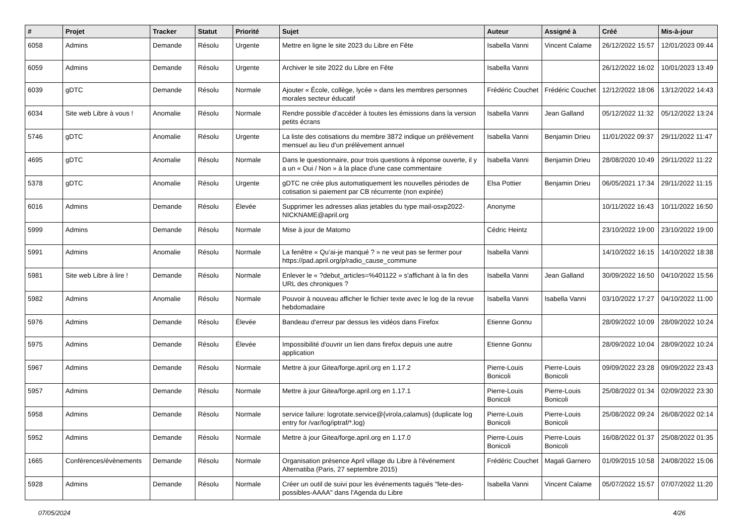| # | Projet | Tracker | Statut | Priorité | Sujet | Auteur | Assigné à | Créé | Mis-à-jour |
| --- | --- | --- | --- | --- | --- | --- | --- | --- | --- |
| 6058 | Admins | Demande | Résolu | Urgente | Mettre en ligne le site 2023 du Libre en Fête | Isabella Vanni | Vincent Calame | 26/12/2022 15:57 | 12/01/2023 09:44 |
| 6059 | Admins | Demande | Résolu | Urgente | Archiver le site 2022 du Libre en Fête | Isabella Vanni | | 26/12/2022 16:02 | 10/01/2023 13:49 |
| 6039 | gDTC | Demande | Résolu | Normale | Ajouter « École, collège, lycée » dans les membres personnes morales secteur éducatif | Frédéric Couchet | Frédéric Couchet | 12/12/2022 18:06 | 13/12/2022 14:43 |
| 6034 | Site web Libre à vous ! | Anomalie | Résolu | Normale | Rendre possible d'accéder à toutes les émissions dans la version petits écrans | Isabella Vanni | Jean Galland | 05/12/2022 11:32 | 05/12/2022 13:24 |
| 5746 | gDTC | Anomalie | Résolu | Urgente | La liste des cotisations du membre 3872 indique un prélèvement mensuel au lieu d'un prélèvement annuel | Isabella Vanni | Benjamin Drieu | 11/01/2022 09:37 | 29/11/2022 11:47 |
| 4695 | gDTC | Anomalie | Résolu | Normale | Dans le questionnaire, pour trois questions à réponse ouverte, il y a un « Oui / Non » à la place d'une case commentaire | Isabella Vanni | Benjamin Drieu | 28/08/2020 10:49 | 29/11/2022 11:22 |
| 5378 | gDTC | Anomalie | Résolu | Urgente | gDTC ne crée plus automatiquement les nouvelles périodes de cotisation si paiement par CB récurrente (non expirée) | Elsa Pottier | Benjamin Drieu | 06/05/2021 17:34 | 29/11/2022 11:15 |
| 6016 | Admins | Demande | Résolu | Élevée | Supprimer les adresses alias jetables du type mail-osxp2022-NICKNAME@april.org | Anonyme | | 10/11/2022 16:43 | 10/11/2022 16:50 |
| 5999 | Admins | Demande | Résolu | Normale | Mise à jour de Matomo | Cédric Heintz | | 23/10/2022 19:00 | 23/10/2022 19:00 |
| 5991 | Admins | Anomalie | Résolu | Normale | La fenêtre « Qu’ai-je manqué ? » ne veut pas se fermer pour https://pad.april.org/p/radio_cause_commune | Isabella Vanni | | 14/10/2022 16:15 | 14/10/2022 18:38 |
| 5981 | Site web Libre à lire ! | Demande | Résolu | Normale | Enlever le « ?debut_articles=%401122 » s'affichant à la fin des URL des chroniques ? | Isabella Vanni | Jean Galland | 30/09/2022 16:50 | 04/10/2022 15:56 |
| 5982 | Admins | Anomalie | Résolu | Normale | Pouvoir à nouveau afficher le fichier texte avec le log de la revue hebdomadaire | Isabella Vanni | Isabella Vanni | 03/10/2022 17:27 | 04/10/2022 11:00 |
| 5976 | Admins | Demande | Résolu | Élevée | Bandeau d'erreur par dessus les vidéos dans Firefox | Etienne Gonnu | | 28/09/2022 10:09 | 28/09/2022 10:24 |
| 5975 | Admins | Demande | Résolu | Élevée | Impossibilité d'ouvrir un lien dans firefox depuis une autre application | Etienne Gonnu | | 28/09/2022 10:04 | 28/09/2022 10:24 |
| 5967 | Admins | Demande | Résolu | Normale | Mettre à jour Gitea/forge.april.org en 1.17.2 | Pierre-Louis Bonicoli | Pierre-Louis Bonicoli | 09/09/2022 23:28 | 09/09/2022 23:43 |
| 5957 | Admins | Demande | Résolu | Normale | Mettre à jour Gitea/forge.april.org en 1.17.1 | Pierre-Louis Bonicoli | Pierre-Louis Bonicoli | 25/08/2022 01:34 | 02/09/2022 23:30 |
| 5958 | Admins | Demande | Résolu | Normale | service failure: logrotate.service@{virola,calamus} (duplicate log entry for /var/log/iptraf/*.log) | Pierre-Louis Bonicoli | Pierre-Louis Bonicoli | 25/08/2022 09:24 | 26/08/2022 02:14 |
| 5952 | Admins | Demande | Résolu | Normale | Mettre à jour Gitea/forge.april.org en 1.17.0 | Pierre-Louis Bonicoli | Pierre-Louis Bonicoli | 16/08/2022 01:37 | 25/08/2022 01:35 |
| 1665 | Conférences/évènements | Demande | Résolu | Normale | Organisation présence April village du Libre à l'événement Alternatiba (Paris, 27 septembre 2015) | Frédéric Couchet | Magali Garnero | 01/09/2015 10:58 | 24/08/2022 15:06 |
| 5928 | Admins | Demande | Résolu | Normale | Créer un outil de suivi pour les événements tagués "fete-des-possibles-AAAA" dans l'Agenda du Libre | Isabella Vanni | Vincent Calame | 05/07/2022 15:57 | 07/07/2022 11:20 |
07/05/2024 4/26